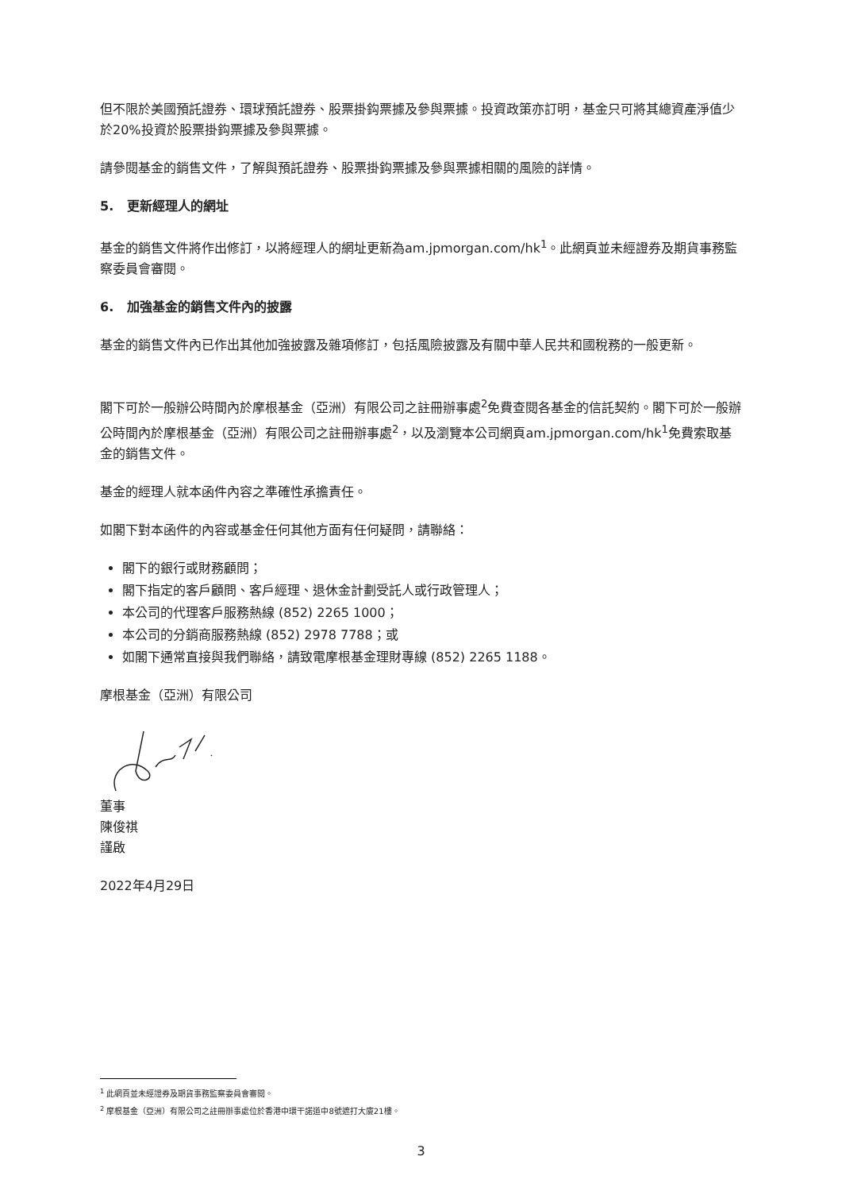但不限於美國預託證券、環球預託證券、股票掛鈎票據及參與票據。投資政策亦訂明，基金只可將其總資產淨值少於20%投資於股票掛鈎票據及參與票據。
請參閱基金的銷售文件，了解與預託證券、股票掛鈎票據及參與票據相關的風險的詳情。
5. 更新經理人的網址
基金的銷售文件將作出修訂，以將經理人的網址更新為am.jpmorgan.com/hk<sup>1</sup>。此網頁並未經證券及期貨事務監察委員會審閱。
6. 加強基金的銷售文件內的披露
基金的銷售文件內已作出其他加強披露及雜項修訂，包括風險披露及有關中華人民共和國稅務的一般更新。
閣下可於一般辦公時間內於摩根基金（亞洲）有限公司之註冊辦事處<sup>2</sup>免費查閱各基金的信託契約。閣下可於一般辦公時間內於摩根基金（亞洲）有限公司之註冊辦事處<sup>2</sup>，以及瀏覽本公司網頁am.jpmorgan.com/hk<sup>1</sup>免費索取基金的銷售文件。
基金的經理人就本函件內容之準確性承擔責任。
如閣下對本函件的內容或基金任何其他方面有任何疑問，請聯絡：
閣下的銀行或財務顧問；
閣下指定的客戶顧問、客戶經理、退休金計劃受託人或行政管理人；
本公司的代理客戶服務熱線 (852) 2265 1000；
本公司的分銷商服務熱線 (852) 2978 7788；或
如閣下通常直接與我們聯絡，請致電摩根基金理財專線 (852) 2265 1188。
摩根基金（亞洲）有限公司
董事
陳俊祺
謹啟
2022年4月29日
<sup>1</sup> 此網頁並未經證券及期貨事務監察委員會審閱。
<sup>2</sup> 摩根基金（亞洲）有限公司之註冊辦事處位於香港中環干諾道中8號遮打大廈21樓。
3